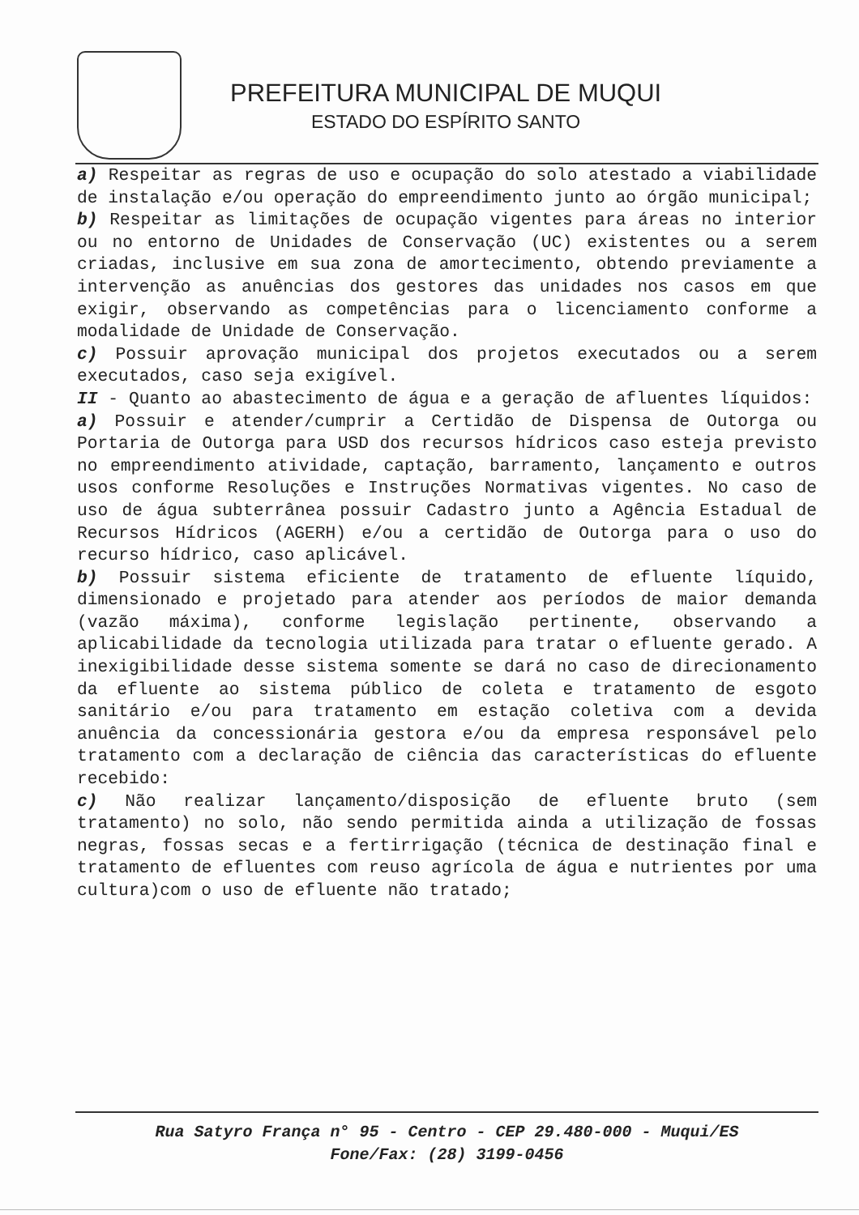PREFEITURA MUNICIPAL DE MUQUI
ESTADO DO ESPÍRITO SANTO
a) Respeitar as regras de uso e ocupação do solo atestado a viabilidade de instalação e/ou operação do empreendimento junto ao órgão municipal;
b) Respeitar as limitações de ocupação vigentes para áreas no interior ou no entorno de Unidades de Conservação (UC) existentes ou a serem criadas, inclusive em sua zona de amortecimento, obtendo previamente a intervenção as anuências dos gestores das unidades nos casos em que exigir, observando as competências para o licenciamento conforme a modalidade de Unidade de Conservação.
c) Possuir aprovação municipal dos projetos executados ou a serem executados, caso seja exigível.
II - Quanto ao abastecimento de água e a geração de afluentes líquidos:
a) Possuir e atender/cumprir a Certidão de Dispensa de Outorga ou Portaria de Outorga para USD dos recursos hídricos caso esteja previsto no empreendimento atividade, captação, barramento, lançamento e outros usos conforme Resoluções e Instruções Normativas vigentes. No caso de uso de água subterrânea possuir Cadastro junto a Agência Estadual de Recursos Hídricos (AGERH) e/ou a certidão de Outorga para o uso do recurso hídrico, caso aplicável.
b) Possuir sistema eficiente de tratamento de efluente líquido, dimensionado e projetado para atender aos períodos de maior demanda (vazão máxima), conforme legislação pertinente, observando a aplicabilidade da tecnologia utilizada para tratar o efluente gerado. A inexigibilidade desse sistema somente se dará no caso de direcionamento da efluente ao sistema público de coleta e tratamento de esgoto sanitário e/ou para tratamento em estação coletiva com a devida anuência da concessionária gestora e/ou da empresa responsável pelo tratamento com a declaração de ciência das características do efluente recebido:
c) Não realizar lançamento/disposição de efluente bruto (sem tratamento) no solo, não sendo permitida ainda a utilização de fossas negras, fossas secas e a fertirrigação (técnica de destinação final e tratamento de efluentes com reuso agrícola de água e nutrientes por uma cultura)com o uso de efluente não tratado;
Rua Satyro França n° 95 - Centro - CEP 29.480-000 - Muqui/ES
Fone/Fax: (28) 3199-0456